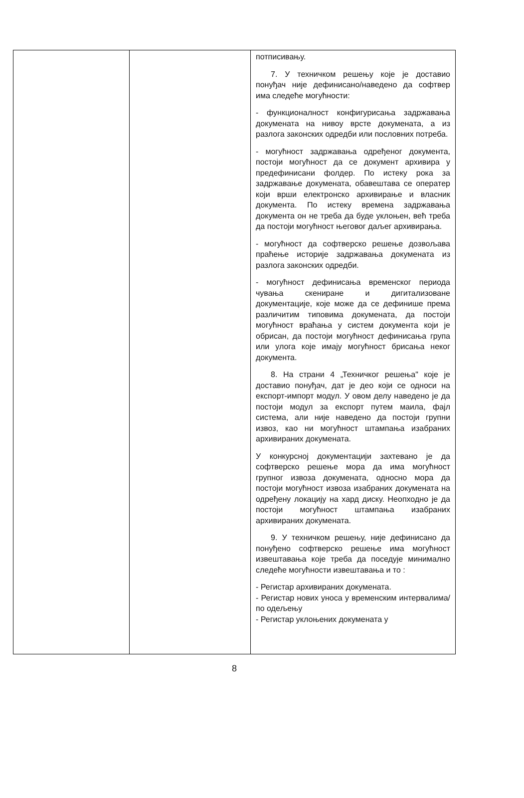| | | потписивању. 7. У техничком решењу које је доставио понуђач није дефинисано/наведено да софтвер има следеће могућности: - функционалност конфигурисања задржавања докумената на нивоу врсте докумената, а из разлога законских одредби или пословних потреба. - могућност задржавања одређеног документа, постоји могућност да се документ архивира у предефинисани фолдер. По истеку рока за задржавање докумената, обавештава се оператер који врши електронско архивирање и власник документа. По истеку времена задржавања документа он не треба да буде уклоњен, већ треба да постоји могућност његовог даљег архивирања. - могућност да софтверско решење дозвољава праћење историје задржавања докумената из разлога законских одредби. - могућност дефинисања временског периода чувања скениране и дигитализоване документације, које може да се дефинише према различитим типовима докумената, да постоји могућност враћања у систем документа који је обрисан, да постоји могућност дефинисања група или улога које имају могућност брисања неког документа. 8. На страни 4 „Техничког решења" које је доставио понуђач, дат је део који се односи на експорт-импорт модул. У овом делу наведено је да постоји модул за експорт путем маила, фајл система, али није наведено да постоји групни извоз, као ни могућност штампања изабраних архивираних докумената. У конкурсној документацији захтевано је да софтверско решење мора да има могућност групног извоза докумената, односно мора да постоји могућност извоза изабраних докумената на одређену локацију на хард диску. Неопходно је да постоји могућност штампања изабраних архивираних докумената. 9. У техничком решењу, није дефинисано да понуђено софтверско решење има могућност извештавања које треба да поседује минимално следеће могућности извештавања и то : - Регистар архивираних докумената. - Регистар нових уноса у временским интервалима/по одељењу - Регистар уклоњених докумената у |
8